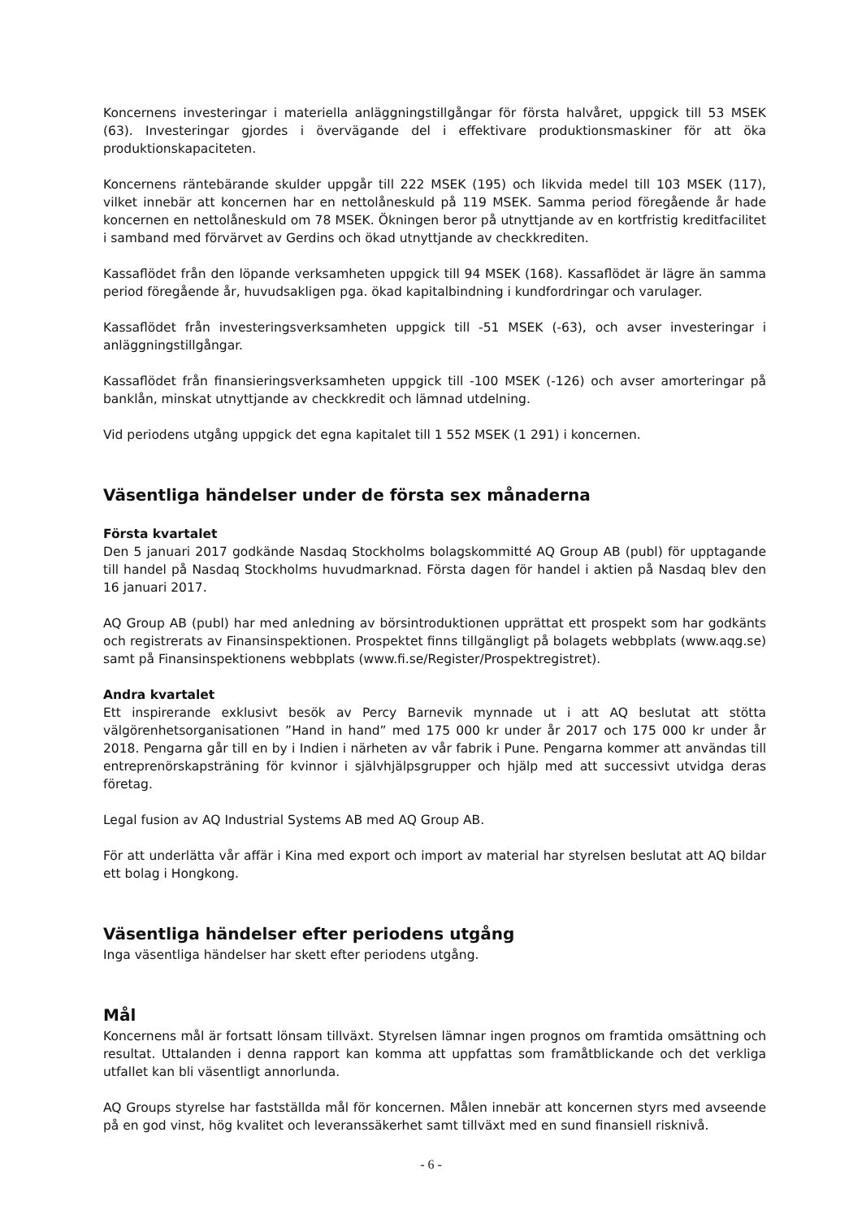Koncernens investeringar i materiella anläggningstillgångar för första halvåret, uppgick till 53 MSEK (63). Investeringar gjordes i övervägande del i effektivare produktionsmaskiner för att öka produktionskapaciteten.
Koncernens räntebärande skulder uppgår till 222 MSEK (195) och likvida medel till 103 MSEK (117), vilket innebär att koncernen har en nettolåneskuld på 119 MSEK. Samma period föregående år hade koncernen en nettolåneskuld om 78 MSEK. Ökningen beror på utnyttjande av en kortfristig kreditfacilitet i samband med förvärvet av Gerdins och ökad utnyttjande av checkkrediten.
Kassaflödet från den löpande verksamheten uppgick till 94 MSEK (168). Kassaflödet är lägre än samma period föregående år, huvudsakligen pga. ökad kapitalbindning i kundfordringar och varulager.
Kassaflödet från investeringsverksamheten uppgick till -51 MSEK (-63), och avser investeringar i anläggningstillgångar.
Kassaflödet från finansieringsverksamheten uppgick till -100 MSEK (-126) och avser amorteringar på banklån, minskat utnyttjande av checkkredit och lämnad utdelning.
Vid periodens utgång uppgick det egna kapitalet till 1 552 MSEK (1 291) i koncernen.
Väsentliga händelser under de första sex månaderna
Första kvartalet
Den 5 januari 2017 godkände Nasdaq Stockholms bolagskommitté AQ Group AB (publ) för upptagande till handel på Nasdaq Stockholms huvudmarknad. Första dagen för handel i aktien på Nasdaq blev den 16 januari 2017.
AQ Group AB (publ) har med anledning av börsintroduktionen upprättat ett prospekt som har godkänts och registrerats av Finansinspektionen. Prospektet finns tillgängligt på bolagets webbplats (www.aqg.se) samt på Finansinspektionens webbplats (www.fi.se/Register/Prospektregistret).
Andra kvartalet
Ett inspirerande exklusivt besök av Percy Barnevik mynnade ut i att AQ beslutat att stötta välgörenhetsorganisationen ”Hand in hand” med 175 000 kr under år 2017 och 175 000 kr under år 2018. Pengarna går till en by i Indien i närheten av vår fabrik i Pune. Pengarna kommer att användas till entreprenörskapsträning för kvinnor i självhjälpsgrupper och hjälp med att successivt utvidga deras företag.
Legal fusion av AQ Industrial Systems AB med AQ Group AB.
För att underlätta vår affär i Kina med export och import av material har styrelsen beslutat att AQ bildar ett bolag i Hongkong.
Väsentliga händelser efter periodens utgång
Inga väsentliga händelser har skett efter periodens utgång.
Mål
Koncernens mål är fortsatt lönsam tillväxt. Styrelsen lämnar ingen prognos om framtida omsättning och resultat. Uttalanden i denna rapport kan komma att uppfattas som framåtblickande och det verkliga utfallet kan bli väsentligt annorlunda.
AQ Groups styrelse har fastställda mål för koncernen. Målen innebär att koncernen styrs med avseende på en god vinst, hög kvalitet och leveranssäkerhet samt tillväxt med en sund finansiell risknivå.
- 6 -